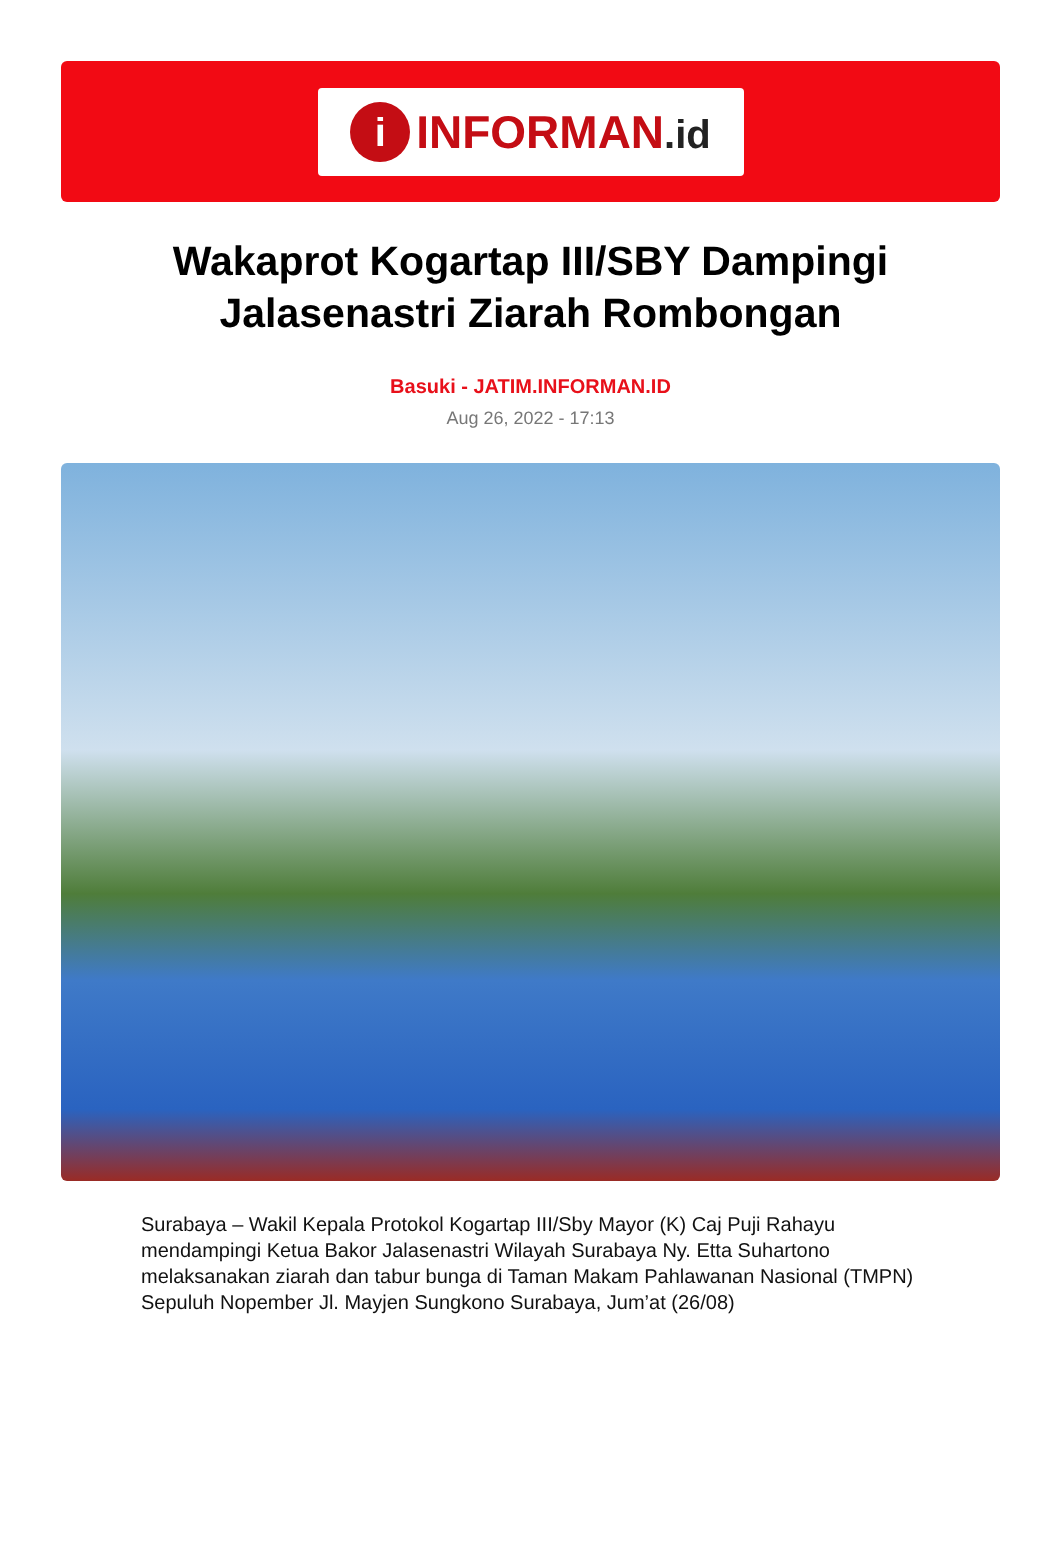i
INFORMAN.id
Wakaprot Kogartap III/SBY Dampingi Jalasenastri Ziarah Rombongan
Basuki - JATIM.INFORMAN.ID
Aug 26, 2022 - 17:13
Surabaya – Wakil Kepala Protokol Kogartap III/Sby Mayor (K) Caj Puji Rahayu mendampingi Ketua Bakor Jalasenastri Wilayah Surabaya Ny. Etta Suhartono melaksanakan ziarah dan tabur bunga di Taman Makam Pahlawanan Nasional (TMPN) Sepuluh Nopember Jl. Mayjen Sungkono Surabaya, Jum’at (26/08)